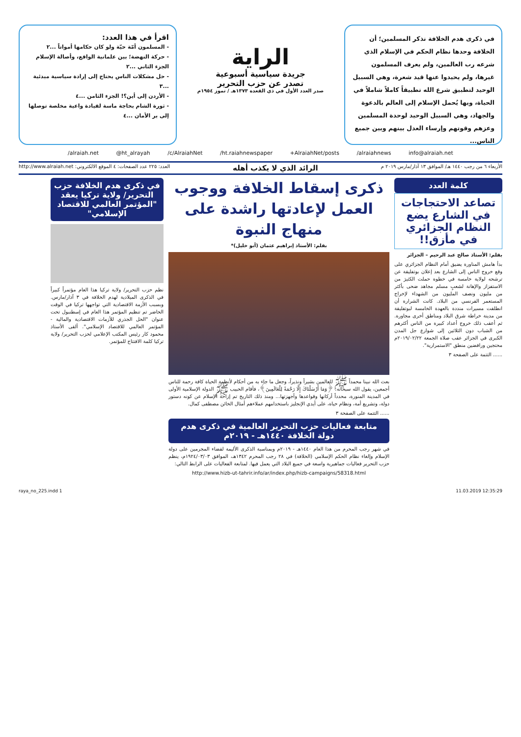في ذكرى هدم الخلافة نذكر المسلمين؛ أن الخلافة وحدها نظام الحكم في الإسلام الذي شرعه رب العالمين، ولم يعرف المسلمون غيرها، ولم يحيدوا عنها قيد شعرة، وهي السبيل الوحيد لتطبيق شرع الله تطبيقاً كاملاً شاملاً في الحياة، وبها يُحمل الإسلام إلى العالم بالدعوة والجهاد، وهي السبيل الوحيد لوحدة المسلمين وعزهم وقوتهم وإرساء العدل بينهم وبين جميع الناس...
الراية
جريدة سياسية أسبوعية
تصدر عن حزب التحرير
صدر العدد الأول في ذي القعدة ١٣٧٣هـ / تموز ١٩٥٤م
اقرأ في هذا العدد:
- المسلمون أمّة حيّة ولو كان حكامها أمواتاً ...٢
- حركة النهضة؛ بين علمانية الواقع، وأصالة الإسلام الجزء الثاني ...٢
- حل مشكلات الناس يحتاج إلى إرادة سياسية مبدئية ...٣
- الأردن إلى أين؟! الجزء الثامن ...٤
- ثورة الشام بحاجة ماسة لقيادة واعية مخلصة توصلها إلى بر الأمان ...٤
/alraiah.net @ht_alrayah /c/AlraiahNet /ht.raiahnewspaper +AlraiahNet/posts /alraiahnews info@alraiah.net
الأربعاء ٦ من رجب ١٤٤٠ هـ/ الموافق ١٣ آذار/مارس ٢٠١٩ م الرائد الذي لا يكذب أهله العدد: ٢٢٥ عدد الصفحات: ٤ الموقع الالكتروني: http://www.alraiah.net
كلمة العدد
تصاعد الاحتجاجات في الشارع يضع النظام الجزائري في مأزق!!
بقلم: الأستاذ صالح عبد الرحيم – الجزائر
بدأ هامش المناورة يضيق أمام النظام الجزائري على وقع خروج الناس إلى الشارع بعد إعلان بوتفليقة عن ترشحه لولاية خامسة في خطوة حملت الكثيرَ من الاستفزاز والإهانة لشعبٍ مسلم مجاهد ضحى بأكثر من مليون ونصف المليون من الشهداء لإخراج المستعمر الفرنسي من البلاد. كانت الشرارة أن انطلقت مسيرات منددة بالعهدة الخامسة لبوتفليقة من مدينة خراطة شرق البلاد ومناطق أخرى مجاورة. ثم أعقب ذلك خروج أعداد كبيرة من الناس أكثرهم من الشباب دون الثلاثين إلى شوارع جل المدن الكبرى في الجزائر عقب صلاة الجمعة ٢٠١٩/٠٢/٢٢م محتجين ورافضين منطق "الاستمرارية".
...... التتمة على الصفحة ٣
ذكرى إسقاط الخلافة ووجوب العمل لإعادتها راشدة على منهاج النبوة
بقلم: الأستاذ إبراهيم عثمان (أبو خليل)*
بعث الله نبينا محمداً ﷺ للعالمين بشيراً ونذيراً، وجعل ما جاء به من أحكام لأنظمة الحياة كافة رحمة للناس أجمعين، يقول الله سبحانه: ﴿وَمَا أَرْسَلْنَاكَ إِلَّا رَحْمَةً لِلْعَالَمِينَ﴾، فأقام الحبيب ﷺ الدولة الإسلامية الأولى في المدينة المنورة، محدداً أركانها وقواعدها وأجهزتها... ومنذ ذلك التاريخ تم إزاحة الإسلام عن كونه دستور دولة، وتشريع أمة، ونظام حياة، على أيدي الإنجليز باستخدامهم عملاءهم أمثال الخائن مصطفى كمال.
...... التتمة على الصفحة ٣
متابعة فعاليات حزب التحرير العالمية في ذكرى هدم دولة الخلافة ١٤٤٠هـ - ٢٠١٩م
في شهر رجب المحرم من هذا العام ١٤٤٠هـ - ٢٠١٩م وبمناسبة الذكرى الأليمة لقضاء المجرمين على دولة الإسلام وإلغاء نظام الحكم الإسلامي (الخلافة) في ٢٨ رجب المحرم ١٣٤٢هـ، الموافق ١٩٢٤/٠٣/٠٣م، ينظم حزب التحرير فعاليات جماهيرية واسعة في جميع البلاد التي يعمل فيها. لمتابعة الفعاليات على الرابط التالي:
http://www.hizb-ut-tahrir.info/ar/index.php/hizb-campaigns/58318.html
في ذكرى هدم الخلافة حزب التحرير/ ولاية تركيا يعقد "المؤتمر العالمي للاقتصاد الإسلامي"
نظم حزب التحرير/ ولاية تركيا هذا العام مؤتمراً كبيراً في الذكرى الميلادية لهدم الخلافة في ٣ آذار/مارس. وبسبب الأزمة الاقتصادية التي تواجهها تركيا في الوقت الحاضر تم تنظيم المؤتمر هذا العام في إسطنبول تحت عنوان "الحل الجذري للأزمات الاقتصادية والمالية - المؤتمر العالمي للاقتصاد الإسلامي". ألقى الأستاذ محمود كار رئيس المكتب الإعلامي لحزب التحرير/ ولاية تركيا كلمة الافتتاح للمؤتمر.
raya_no_225.indd 1 11.03.2019 12:35:29